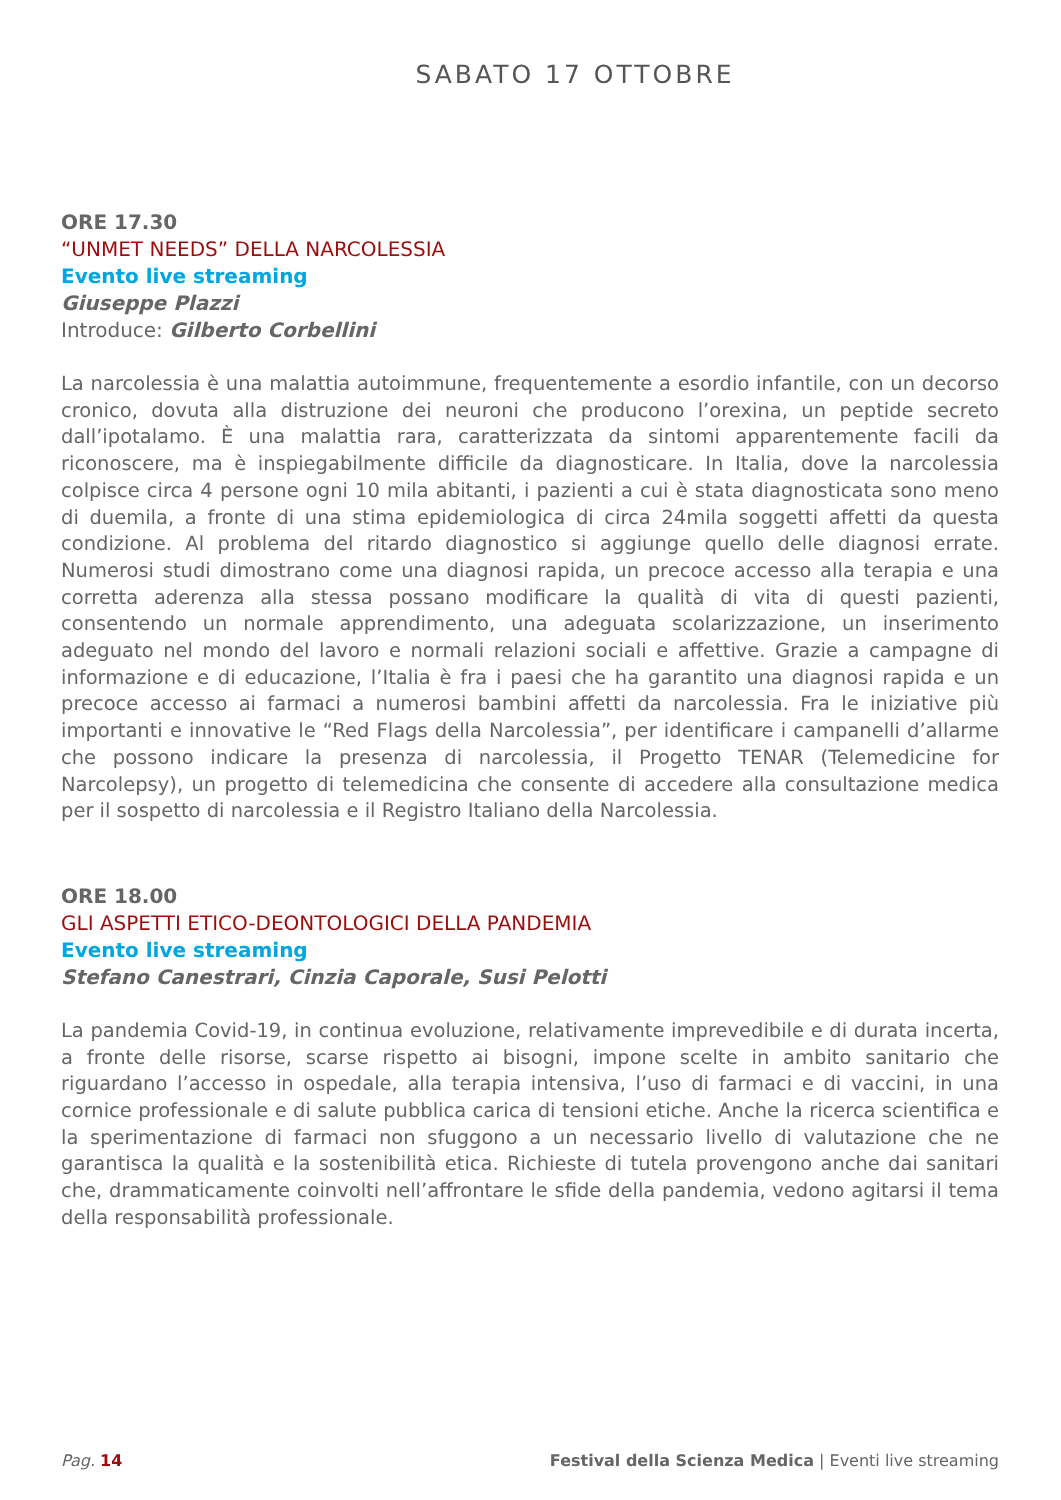SABATO 17 OTTOBRE
ORE 17.30
“UNMET NEEDS” DELLA NARCOLESSIA
Evento live streaming
Giuseppe Plazzi
Introduce: Gilberto Corbellini
La narcolessia è una malattia autoimmune, frequentemente a esordio infantile, con un decorso cronico, dovuta alla distruzione dei neuroni che producono l’orexina, un peptide secreto dall’ipotalamo. È una malattia rara, caratterizzata da sintomi apparentemente facili da riconoscere, ma è inspiegabilmente difficile da diagnosticare. In Italia, dove la narcolessia colpisce circa 4 persone ogni 10 mila abitanti, i pazienti a cui è stata diagnosticata sono meno di duemila, a fronte di una stima epidemiologica di circa 24mila soggetti affetti da questa condizione. Al problema del ritardo diagnostico si aggiunge quello delle diagnosi errate. Numerosi studi dimostrano come una diagnosi rapida, un precoce accesso alla terapia e una corretta aderenza alla stessa possano modificare la qualità di vita di questi pazienti, consentendo un normale apprendimento, una adeguata scolarizzazione, un inserimento adeguato nel mondo del lavoro e normali relazioni sociali e affettive. Grazie a campagne di informazione e di educazione, l’Italia è fra i paesi che ha garantito una diagnosi rapida e un precoce accesso ai farmaci a numerosi bambini affetti da narcolessia. Fra le iniziative più importanti e innovative le “Red Flags della Narcolessia”, per identificare i campanelli d’allarme che possono indicare la presenza di narcolessia, il Progetto TENAR (Telemedicine for Narcolepsy), un progetto di telemedicina che consente di accedere alla consultazione medica per il sospetto di narcolessia e il Registro Italiano della Narcolessia.
ORE 18.00
GLI ASPETTI ETICO-DEONTOLOGICI DELLA PANDEMIA
Evento live streaming
Stefano Canestrari, Cinzia Caporale, Susi Pelotti
La pandemia Covid-19, in continua evoluzione, relativamente imprevedibile e di durata incerta, a fronte delle risorse, scarse rispetto ai bisogni, impone scelte in ambito sanitario che riguardano l’accesso in ospedale, alla terapia intensiva, l’uso di farmaci e di vaccini, in una cornice professionale e di salute pubblica carica di tensioni etiche. Anche la ricerca scientifica e la sperimentazione di farmaci non sfuggono a un necessario livello di valutazione che ne garantisca la qualità e la sostenibilità etica. Richieste di tutela provengono anche dai sanitari che, drammaticamente coinvolti nell’affrontare le sfide della pandemia, vedono agitarsi il tema della responsabilità professionale.
Pag. 14 Festival della Scienza Medica | Eventi live streaming